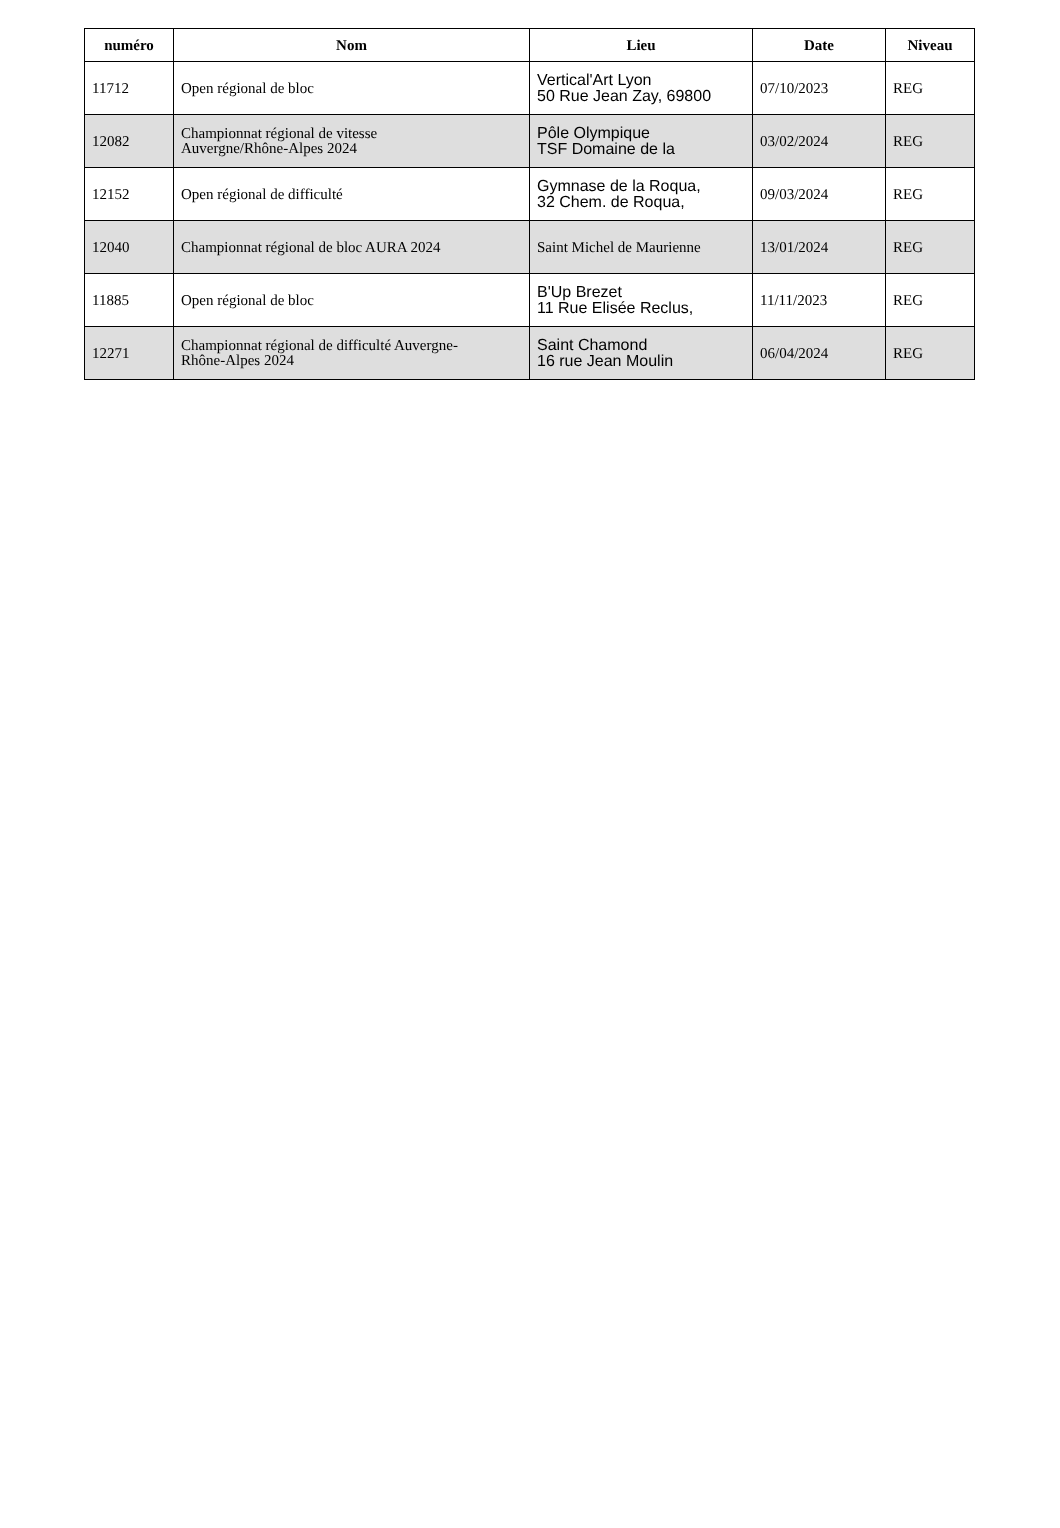| numéro | Nom | Lieu | Date | Niveau |
| --- | --- | --- | --- | --- |
| 11712 | Open régional de bloc | Vertical'Art Lyon 50 Rue Jean Zay, 69800 | 07/10/2023 | REG |
| 12082 | Championnat régional de vitesse Auvergne/Rhône-Alpes 2024 | Pôle Olympique TSF Domaine de la | 03/02/2024 | REG |
| 12152 | Open régional de difficulté | Gymnase de la Roqua, 32 Chem. de Roqua, | 09/03/2024 | REG |
| 12040 | Championnat régional de bloc AURA 2024 | Saint Michel de Maurienne | 13/01/2024 | REG |
| 11885 | Open régional de bloc | B'Up Brezet 11 Rue Elisée Reclus, | 11/11/2023 | REG |
| 12271 | Championnat régional de difficulté Auvergne- Rhône-Alpes 2024 | Saint Chamond 16 rue Jean Moulin | 06/04/2024 | REG |